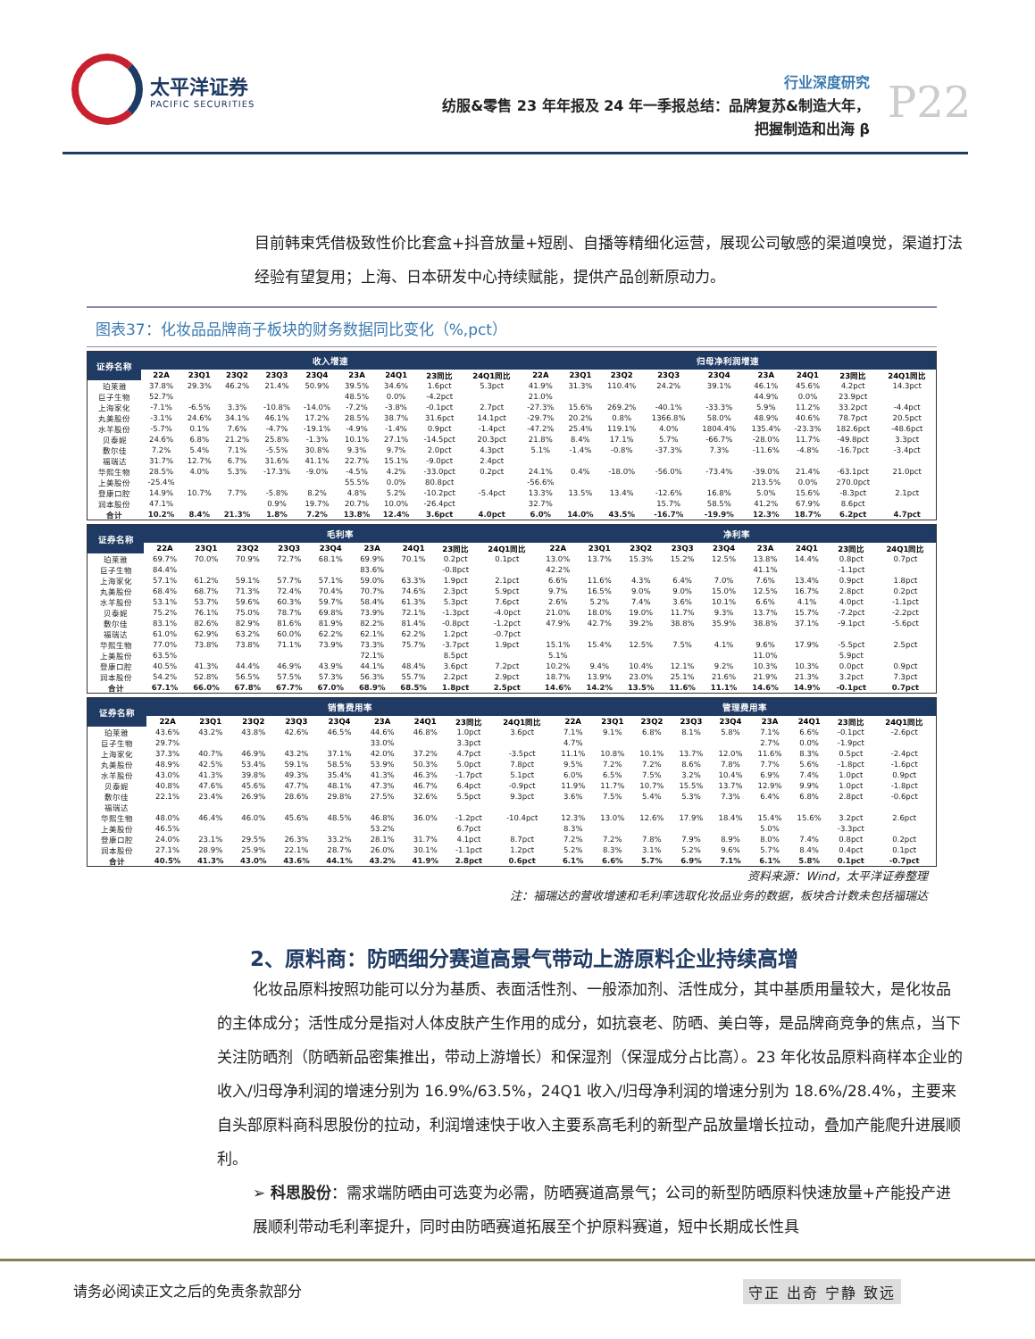太平洋证券
PACIFIC SECURITIES
行业深度研究
纺服&零售 23 年年报及 24 年一季报总结：品牌复苏&制造大年，
把握制造和出海 β
P22
目前韩束凭借极致性价比套盒+抖音放量+短剧、自播等精细化运营，展现公司敏感的渠道嗅觉，渠道打法经验有望复用；上海、日本研发中心持续赋能，提供产品创新原动力。
图表37：化妆品品牌商子板块的财务数据同比变化（%,pct）
| 证券名称 | 收入增速 | | | | | | | | | 归母净利润增速 | | | | | | | | |
| --- | --- | --- | --- | --- | --- | --- | --- | --- | --- | --- | --- | --- | --- | --- | --- | --- | --- | --- |
| | 22A | 23Q1 | 23Q2 | 23Q3 | 23Q4 | 23A | 24Q1 | 23同比 | 24Q1同比 | 22A | 23Q1 | 23Q2 | 23Q3 | 23Q4 | 23A | 24Q1 | 23同比 | 24Q1同比 |
| 珀莱雅 | 37.8% | 29.3% | 46.2% | 21.4% | 50.9% | 39.5% | 34.6% | 1.6pct | 5.3pct | 41.9% | 31.3% | 110.4% | 24.2% | 39.1% | 46.1% | 45.6% | 4.2pct | 14.3pct |
| 巨子生物 | 52.7% | | | | | 48.5% | 0.0% | -4.2pct | | 21.0% | | | | | 44.9% | 0.0% | 23.9pct | |
| 上海家化 | -7.1% | -6.5% | 3.3% | -10.8% | -14.0% | -7.2% | -3.8% | -0.1pct | 2.7pct | -27.3% | 15.6% | 269.2% | -40.1% | -33.3% | 5.9% | 11.2% | 33.2pct | -4.4pct |
| 丸美股份 | -3.1% | 24.6% | 34.1% | 46.1% | 17.2% | 28.5% | 38.7% | 31.6pct | 14.1pct | -29.7% | 20.2% | 0.8% | 1366.8% | 58.0% | 48.9% | 40.6% | 78.7pct | 20.5pct |
| 水羊股份 | -5.7% | 0.1% | 7.6% | -4.7% | -19.1% | -4.9% | -1.4% | 0.9pct | -1.4pct | -47.2% | 25.4% | 119.1% | 4.0% | 1804.4% | 135.4% | -23.3% | 182.6pct | -48.6pct |
| 贝泰妮 | 24.6% | 6.8% | 21.2% | 25.8% | -1.3% | 10.1% | 27.1% | -14.5pct | 20.3pct | 21.8% | 8.4% | 17.1% | 5.7% | -66.7% | -28.0% | 11.7% | -49.8pct | 3.3pct |
| 敷尔佳 | 7.2% | 5.4% | 7.1% | -5.5% | 30.8% | 9.3% | 9.7% | 2.0pct | 4.3pct | 5.1% | -1.4% | -0.8% | -37.3% | 7.3% | -11.6% | -4.8% | -16.7pct | -3.4pct |
| 福瑞达 | 31.7% | 12.7% | 6.7% | 31.6% | 41.1% | 22.7% | 15.1% | -9.0pct | 2.4pct | | | | | | | | | |
| 华熙生物 | 28.5% | 4.0% | 5.3% | -17.3% | -9.0% | -4.5% | 4.2% | -33.0pct | 0.2pct | 24.1% | 0.4% | -18.0% | -56.0% | -73.4% | -39.0% | 21.4% | -63.1pct | 21.0pct |
| 上美股份 | -25.4% | | | | | 55.5% | 0.0% | 80.8pct | | -56.6% | | | | | 213.5% | 0.0% | 270.0pct | |
| 登康口腔 | 14.9% | 10.7% | 7.7% | -5.8% | 8.2% | 4.8% | 5.2% | -10.2pct | -5.4pct | 13.3% | 13.5% | 13.4% | -12.6% | 16.8% | 5.0% | 15.6% | -8.3pct | 2.1pct |
| 润本股份 | 47.1% | | | 0.9% | 19.7% | 20.7% | 10.0% | -26.4pct | | 32.7% | | | 15.7% | 58.5% | 41.2% | 67.9% | 8.6pct | |
| 合计 | 10.2% | 8.4% | 21.3% | 1.8% | 7.2% | 13.8% | 12.4% | 3.6pct | 4.0pct | 6.0% | 14.0% | 43.5% | -16.7% | -19.9% | 12.3% | 18.7% | 6.2pct | 4.7pct |
| 证券名称 | 毛利率 | | | | | | | | | 净利率 | | | | | | | | |
| --- | --- | --- | --- | --- | --- | --- | --- | --- | --- | --- | --- | --- | --- | --- | --- | --- | --- | --- |
| | 22A | 23Q1 | 23Q2 | 23Q3 | 23Q4 | 23A | 24Q1 | 23同比 | 24Q1同比 | 22A | 23Q1 | 23Q2 | 23Q3 | 23Q4 | 23A | 24Q1 | 23同比 | 24Q1同比 |
| 珀莱雅 | 69.7% | 70.0% | 70.9% | 72.7% | 68.1% | 69.9% | 70.1% | 0.2pct | 0.1pct | 13.0% | 13.7% | 15.3% | 15.2% | 12.5% | 13.8% | 14.4% | 0.8pct | 0.7pct |
| 巨子生物 | 84.4% | | | | | 83.6% | | -0.8pct | | 42.2% | | | | | 41.1% | | -1.1pct | |
| 上海家化 | 57.1% | 61.2% | 59.1% | 57.7% | 57.1% | 59.0% | 63.3% | 1.9pct | 2.1pct | 6.6% | 11.6% | 4.3% | 6.4% | 7.0% | 7.6% | 13.4% | 0.9pct | 1.8pct |
| 丸美股份 | 68.4% | 68.7% | 71.3% | 72.4% | 70.4% | 70.7% | 74.6% | 2.3pct | 5.9pct | 9.7% | 16.5% | 9.0% | 9.0% | 15.0% | 12.5% | 16.7% | 2.8pct | 0.2pct |
| 水羊股份 | 53.1% | 53.7% | 59.6% | 60.3% | 59.7% | 58.4% | 61.3% | 5.3pct | 7.6pct | 2.6% | 5.2% | 7.4% | 3.6% | 10.1% | 6.6% | 4.1% | 4.0pct | -1.1pct |
| 贝泰妮 | 75.2% | 76.1% | 75.0% | 78.7% | 69.8% | 73.9% | 72.1% | -1.3pct | -4.0pct | 21.0% | 18.0% | 19.0% | 11.7% | 9.3% | 13.7% | 15.7% | -7.2pct | -2.2pct |
| 敷尔佳 | 83.1% | 82.6% | 82.9% | 81.6% | 81.9% | 82.2% | 81.4% | -0.8pct | -1.2pct | 47.9% | 42.7% | 39.2% | 38.8% | 35.9% | 38.8% | 37.1% | -9.1pct | -5.6pct |
| 福瑞达 | 61.0% | 62.9% | 63.2% | 60.0% | 62.2% | 62.1% | 62.2% | 1.2pct | -0.7pct | | | | | | | | | |
| 华熙生物 | 77.0% | 73.8% | 73.8% | 71.1% | 73.9% | 73.3% | 75.7% | -3.7pct | 1.9pct | 15.1% | 15.4% | 12.5% | 7.5% | 4.1% | 9.6% | 17.9% | -5.5pct | 2.5pct |
| 上美股份 | 63.5% | | | | | 72.1% | | 8.5pct | | 5.1% | | | | | 11.0% | | 5.9pct | |
| 登康口腔 | 40.5% | 41.3% | 44.4% | 46.9% | 43.9% | 44.1% | 48.4% | 3.6pct | 7.2pct | 10.2% | 9.4% | 10.4% | 12.1% | 9.2% | 10.3% | 10.3% | 0.0pct | 0.9pct |
| 润本股份 | 54.2% | 52.8% | 56.5% | 57.5% | 57.3% | 56.3% | 55.7% | 2.2pct | 2.9pct | 18.7% | 13.9% | 23.0% | 25.1% | 21.6% | 21.9% | 21.3% | 3.2pct | 7.3pct |
| 合计 | 67.1% | 66.0% | 67.8% | 67.7% | 67.0% | 68.9% | 68.5% | 1.8pct | 2.5pct | 14.6% | 14.2% | 13.5% | 11.6% | 11.1% | 14.6% | 14.9% | -0.1pct | 0.7pct |
| 证券名称 | 销售费用率 | | | | | | | | | 管理费用率 | | | | | | | | |
| --- | --- | --- | --- | --- | --- | --- | --- | --- | --- | --- | --- | --- | --- | --- | --- | --- | --- | --- |
| | 22A | 23Q1 | 23Q2 | 23Q3 | 23Q4 | 23A | 24Q1 | 23同比 | 24Q1同比 | 22A | 23Q1 | 23Q2 | 23Q3 | 23Q4 | 23A | 24Q1 | 23同比 | 24Q1同比 |
| 珀莱雅 | 43.6% | 43.2% | 43.8% | 42.6% | 46.5% | 44.6% | 46.8% | 1.0pct | 3.6pct | 7.1% | 9.1% | 6.8% | 8.1% | 5.8% | 7.1% | 6.6% | -0.1pct | -2.6pct |
| 巨子生物 | 29.7% | | | | | 33.0% | | 3.3pct | | 4.7% | | | | | 2.7% | 0.0% | -1.9pct | |
| 上海家化 | 37.3% | 40.7% | 46.9% | 43.2% | 37.1% | 42.0% | 37.2% | 4.7pct | -3.5pct | 11.1% | 10.8% | 10.1% | 13.7% | 12.0% | 11.6% | 8.3% | 0.5pct | -2.4pct |
| 丸美股份 | 48.9% | 42.5% | 53.4% | 59.1% | 58.5% | 53.9% | 50.3% | 5.0pct | 7.8pct | 9.5% | 7.2% | 7.2% | 8.6% | 7.8% | 7.7% | 5.6% | -1.8pct | -1.6pct |
| 水羊股份 | 43.0% | 41.3% | 39.8% | 49.3% | 35.4% | 41.3% | 46.3% | -1.7pct | 5.1pct | 6.0% | 6.5% | 7.5% | 3.2% | 10.4% | 6.9% | 7.4% | 1.0pct | 0.9pct |
| 贝泰妮 | 40.8% | 47.6% | 45.6% | 47.7% | 48.1% | 47.3% | 46.7% | 6.4pct | -0.9pct | 11.9% | 11.7% | 10.7% | 15.5% | 13.7% | 12.9% | 9.9% | 1.0pct | -1.8pct |
| 敷尔佳 | 22.1% | 23.4% | 26.9% | 28.6% | 29.8% | 27.5% | 32.6% | 5.5pct | 9.3pct | 3.6% | 7.5% | 5.4% | 5.3% | 7.3% | 6.4% | 6.8% | 2.8pct | -0.6pct |
| 福瑞达 | | | | | | | | | | | | | | | | | | |
| 华熙生物 | 48.0% | 46.4% | 46.0% | 45.6% | 48.5% | 46.8% | 36.0% | -1.2pct | -10.4pct | 12.3% | 13.0% | 12.6% | 17.9% | 18.4% | 15.4% | 15.6% | 3.2pct | 2.6pct |
| 上美股份 | 46.5% | | | | | 53.2% | | 6.7pct | | 8.3% | | | | | 5.0% | | -3.3pct | |
| 登康口腔 | 24.0% | 23.1% | 29.5% | 26.3% | 33.2% | 28.1% | 31.7% | 4.1pct | 8.7pct | 7.2% | 7.2% | 7.8% | 7.9% | 8.9% | 8.0% | 7.4% | 0.8pct | 0.2pct |
| 润本股份 | 27.1% | 28.9% | 25.9% | 22.1% | 28.7% | 26.0% | 30.1% | -1.1pct | 1.2pct | 5.2% | 8.3% | 3.1% | 5.2% | 9.6% | 5.7% | 8.4% | 0.4pct | 0.1pct |
| 合计 | 40.5% | 41.3% | 43.0% | 43.6% | 44.1% | 43.2% | 41.9% | 2.8pct | 0.6pct | 6.1% | 6.6% | 5.7% | 6.9% | 7.1% | 6.1% | 5.8% | 0.1pct | -0.7pct |
资料来源：Wind，太平洋证券整理
注：福瑞达的营收增速和毛利率选取化妆品业务的数据，板块合计数未包括福瑞达
2、原料商：防晒细分赛道高景气带动上游原料企业持续高增
化妆品原料按照功能可以分为基质、表面活性剂、一般添加剂、活性成分，其中基质用量较大，是化妆品的主体成分；活性成分是指对人体皮肤产生作用的成分，如抗衰老、防晒、美白等，是品牌商竞争的焦点，当下关注防晒剂（防晒新品密集推出，带动上游增长）和保湿剂（保湿成分占比高）。23 年化妆品原料商样本企业的收入/归母净利润的增速分别为 16.9%/63.5%，24Q1 收入/归母净利润的增速分别为 18.6%/28.4%，主要来自头部原料商科思股份的拉动，利润增速快于收入主要系高毛利的新型产品放量增长拉动，叠加产能爬升进展顺利。
➢ 科思股份：需求端防晒由可选变为必需，防晒赛道高景气；公司的新型防晒原料快速放量+产能投产进展顺利带动毛利率提升，同时由防晒赛道拓展至个护原料赛道，短中长期成长性具
请务必阅读正文之后的免责条款部分 守正 出奇 宁静 致远